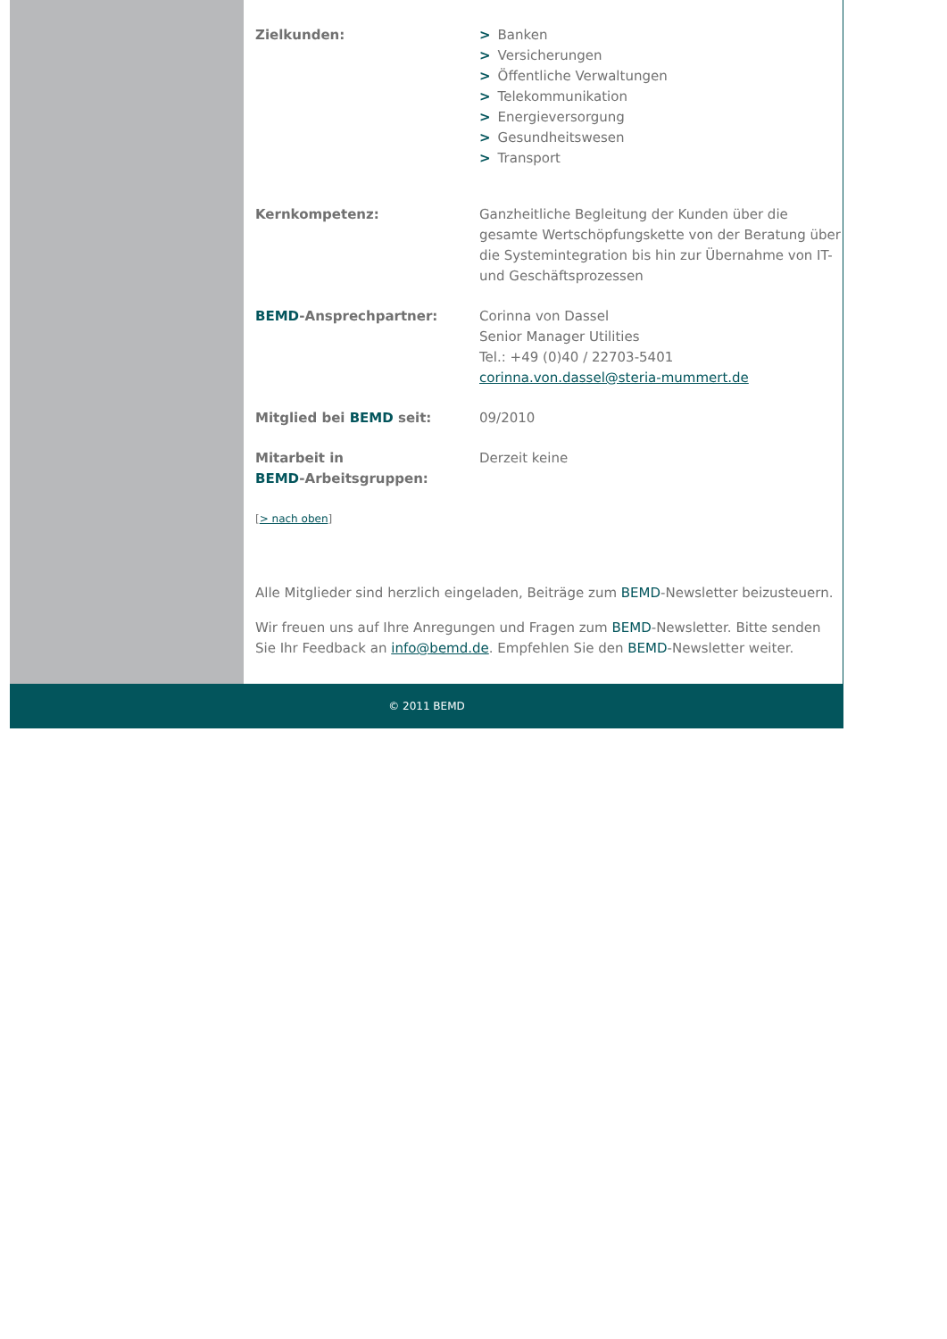Zielkunden: > Banken
> Versicherungen
> Öffentliche Verwaltungen
> Telekommunikation
> Energieversorgung
> Gesundheitswesen
> Transport
Kernkompetenz: Ganzheitliche Begleitung der Kunden über die gesamte Wertschöpfungskette von der Beratung über die Systemintegration bis hin zur Übernahme von IT- und Geschäftsprozessen
BEMD-Ansprechpartner: Corinna von Dassel
Senior Manager Utilities
Tel.: +49 (0)40 / 22703-5401
corinna.von.dassel@steria-mummert.de
Mitglied bei BEMD seit: 09/2010
Mitarbeit in
BEMD-Arbeitsgruppen:
Derzeit keine
[> nach oben]
Alle Mitglieder sind herzlich eingeladen, Beiträge zum BEMD-Newsletter beizusteuern.
Wir freuen uns auf Ihre Anregungen und Fragen zum BEMD-Newsletter. Bitte senden Sie Ihr Feedback an info@bemd.de. Empfehlen Sie den BEMD-Newsletter weiter.
© 2011 BEMD